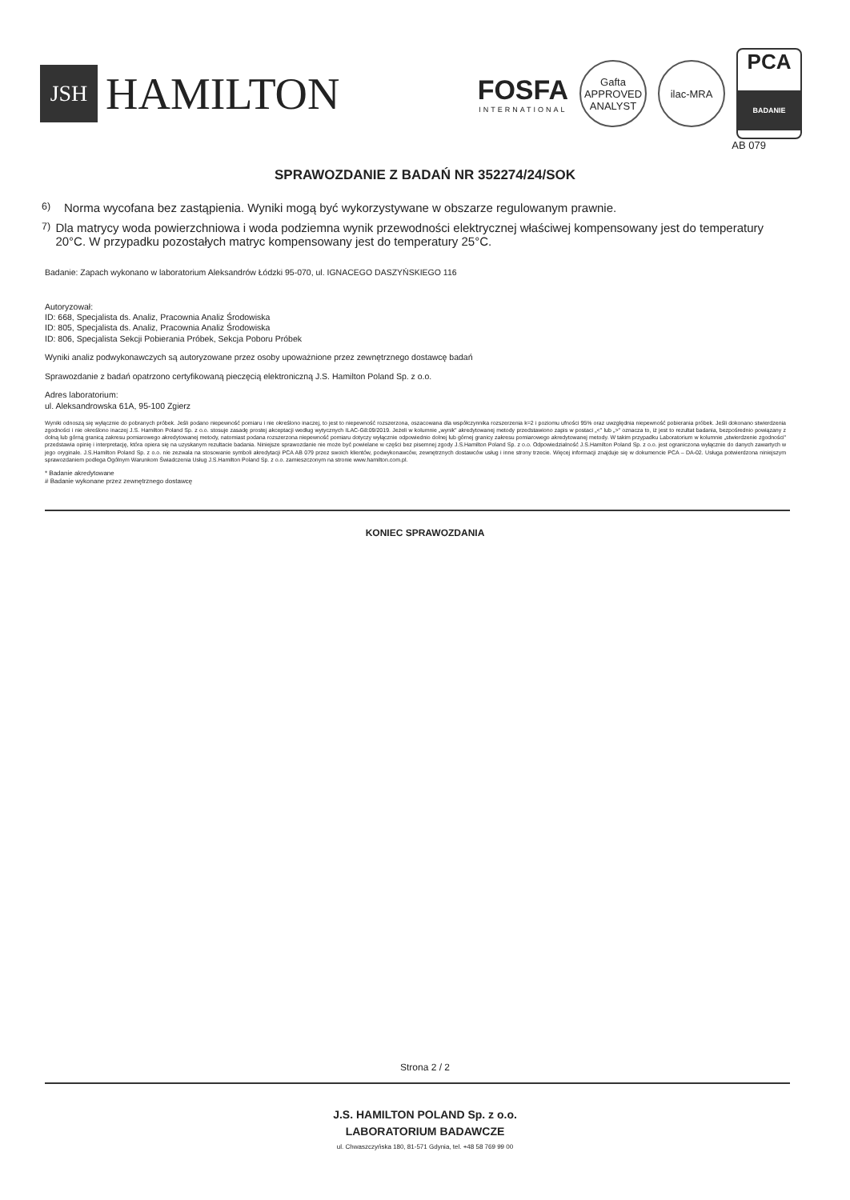JSH
HAMILTON
FOSFA
INTERNATIONAL
Gafta
APPROVED
ANALYST
ilac-MRA
PCA
BADANIE
AB 079
SPRAWOZDANIE Z BADAŃ NR 352274/24/SOK
<sup>6)</sup> Norma wycofana bez zastąpienia. Wyniki mogą być wykorzystywane w obszarze regulowanym prawnie.
<sup>7)</sup> Dla matrycy woda powierzchniowa i woda podziemna wynik przewodności elektrycznej właściwej kompensowany jest do temperatury 20°C. W przypadku pozostałych matryc kompensowany jest do temperatury 25°C.
Badanie: Zapach wykonano w laboratorium Aleksandrów Łódzki 95-070, ul. IGNACEGO DASZYŃSKIEGO 116
Autoryzował:
ID: 668, Specjalista ds. Analiz, Pracownia Analiz Środowiska
ID: 805, Specjalista ds. Analiz, Pracownia Analiz Środowiska
ID: 806, Specjalista Sekcji Pobierania Próbek, Sekcja Poboru Próbek
Wyniki analiz podwykonawczych są autoryzowane przez osoby upoważnione przez zewnętrznego dostawcę badań
Sprawozdanie z badań opatrzono certyfikowaną pieczęcią elektroniczną J.S. Hamilton Poland Sp. z o.o.
Adres laboratorium:
ul. Aleksandrowska 61A, 95-100 Zgierz
Wyniki odnoszą się wyłącznie do pobranych próbek. Jeśli podano niepewność pomiaru i nie określono inaczej, to jest to niepewność rozszerzona, oszacowana dla współczynnika rozszerzenia k=2 i poziomu ufności 95% oraz uwzględnia niepewność pobierania próbek. Jeśli dokonano stwierdzenia zgodności i nie określono inaczej J.S. Hamilton Poland Sp. z o.o. stosuje zasadę prostej akceptacji według wytycznych ILAC-G8:09/2019. Jeżeli w kolumnie „wynik" akredytowanej metody przedstawiono zapis w postaci „<" lub „>" oznacza to, iż jest to rezultat badania, bezpośrednio powiązany z dolną lub górną granicą zakresu pomiarowego akredytowanej metody, natomiast podana rozszerzona niepewność pomiaru dotyczy wyłącznie odpowiednio dolnej lub górnej granicy zakresu pomiarowego akredytowanej metody. W takim przypadku Laboratorium w kolumnie „stwierdzenie zgodności" przedstawia opinię i interpretację, która opiera się na uzyskanym rezultacie badania. Niniejsze sprawozdanie nie może być powielane w części bez pisemnej zgody J.S.Hamilton Poland Sp. z o.o. Odpowiedzialność J.S.Hamilton Poland Sp. z o.o. jest ograniczona wyłącznie do danych zawartych w jego oryginale. J.S.Hamilton Poland Sp. z o.o. nie zezwala na stosowanie symboli akredytacji PCA AB 079 przez swoich klientów, podwykonawców, zewnętrznych dostawców usług i inne strony trzecie. Więcej informacji znajduje się w dokumencie PCA – DA-02. Usługa potwierdzona niniejszym sprawozdaniem podlega Ogólnym Warunkom Świadczenia Usług J.S.Hamilton Poland Sp. z o.o. zamieszczonym na stronie www.hamilton.com.pl.
* Badanie akredytowane
# Badanie wykonane przez zewnętrznego dostawcę
KONIEC SPRAWOZDANIA
Strona 2 / 2
J.S. HAMILTON POLAND Sp. z o.o.
LABORATORIUM BADAWCZE
ul. Chwaszczyńska 180, 81-571 Gdynia, tel. +48 58 769 99 00